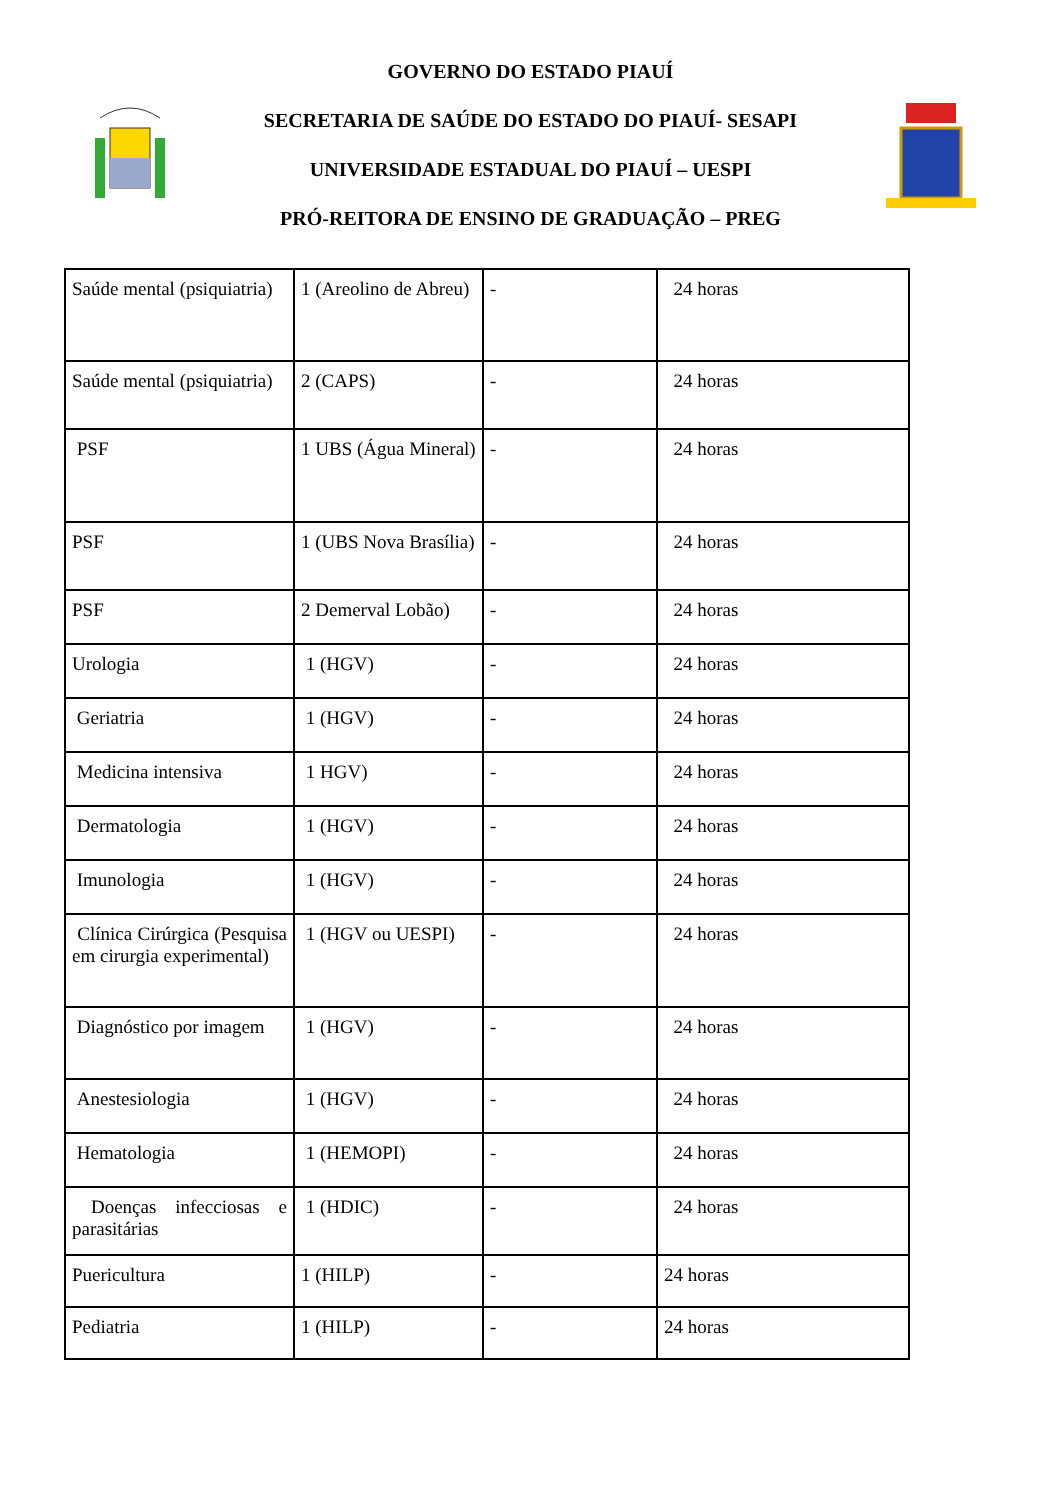GOVERNO DO ESTADO PIAUÍ
SECRETARIA DE SAÚDE DO ESTADO DO PIAUÍ- SESAPI
UNIVERSIDADE ESTADUAL DO PIAUÍ – UESPI
PRÓ-REITORA DE ENSINO DE GRADUAÇÃO – PREG
| Saúde mental (psiquiatria) | 1 (Areolino de Abreu) | - | 24 horas |
| Saúde mental (psiquiatria) | 2 (CAPS) | - | 24 horas |
| PSF | 1 UBS (Água Mineral) | - | 24 horas |
| PSF | 1 (UBS Nova Brasília) | - | 24 horas |
| PSF | 2 Demerval Lobão) | - | 24 horas |
| Urologia | 1 (HGV) | - | 24 horas |
| Geriatria | 1 (HGV) | - | 24 horas |
| Medicina intensiva | 1 HGV) | - | 24 horas |
| Dermatologia | 1 (HGV) | - | 24 horas |
| Imunologia | 1 (HGV) | - | 24 horas |
| Clínica Cirúrgica (Pesquisa em cirurgia experimental) | 1 (HGV ou UESPI) | - | 24 horas |
| Diagnóstico por imagem | 1 (HGV) | - | 24 horas |
| Anestesiologia | 1 (HGV) | - | 24 horas |
| Hematologia | 1 (HEMOPI) | - | 24 horas |
| Doenças infecciosas e parasitárias | 1 (HDIC) | - | 24 horas |
| Puericultura | 1 (HILP) | - | 24 horas |
| Pediatria | 1 (HILP) | - | 24 horas |